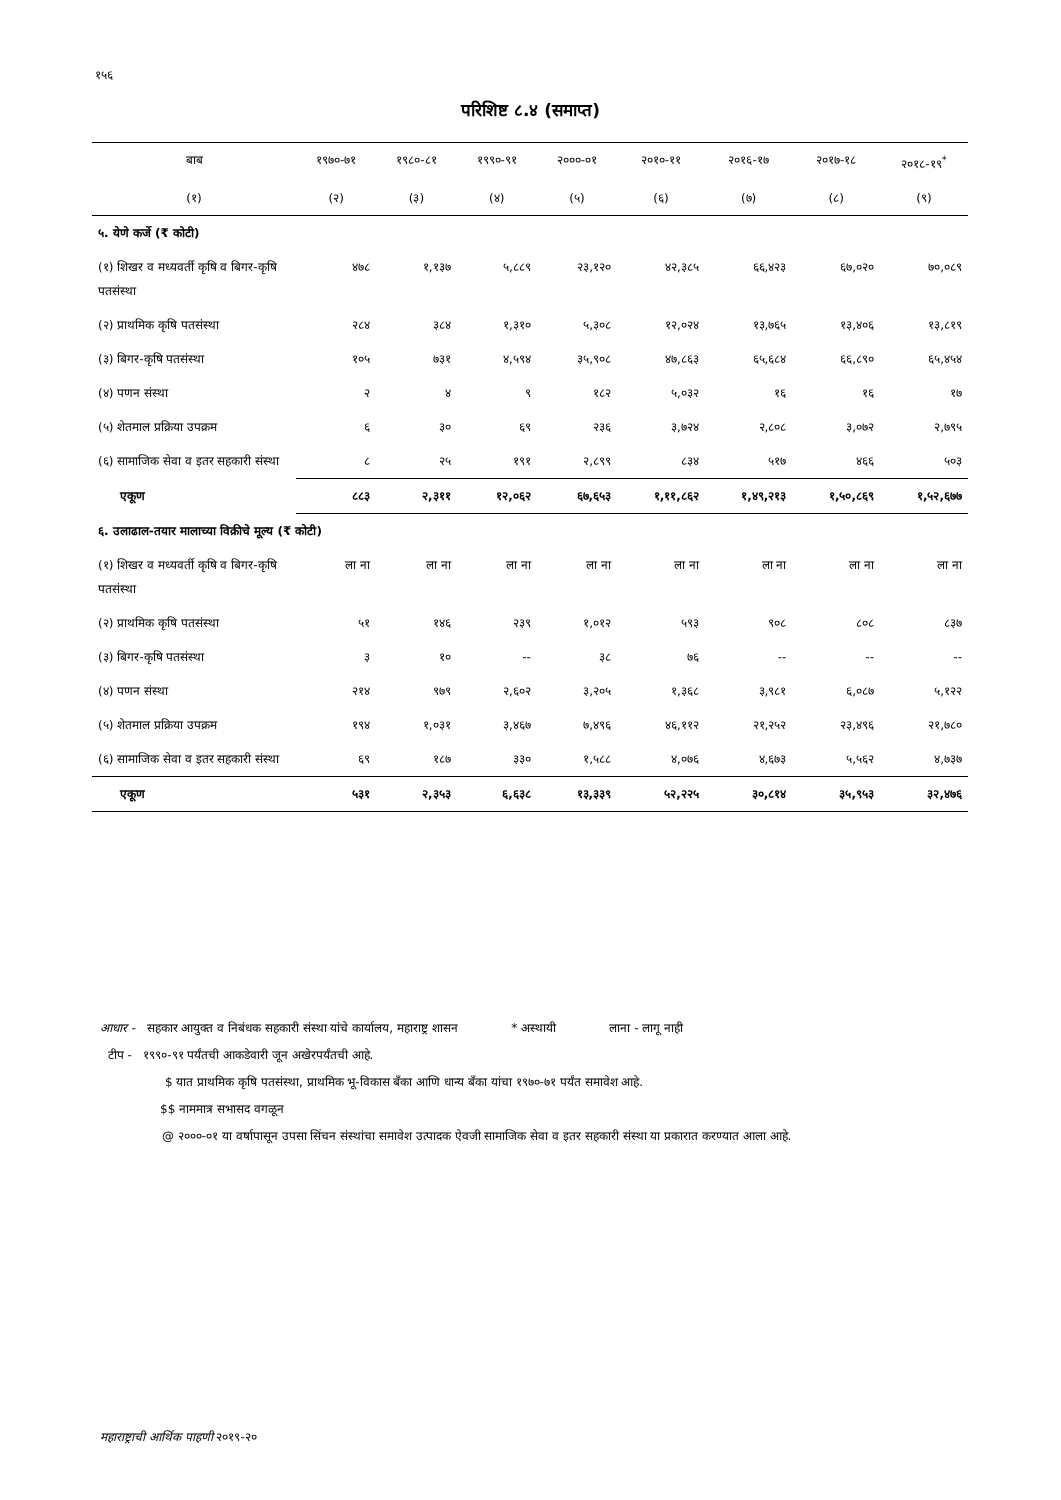१५६
परिशिष्ट ८.४ (समाप्त)
| बाब | १९७०-७१ | १९८०-८१ | १९९०-९१ | २०००-०१ | २०१०-११ | २०१६-१७ | २०१७-१८ | २०१८-१९<sup>*</sup> |
| --- | --- | --- | --- | --- | --- | --- | --- | --- |
| (१) | (२) | (३) | (४) | (५) | (६) | (७) | (८) | (९) |
| ५. येणे कर्जे (₹ कोटी) | | | | | | | | |
| (१) शिखर व मध्यवर्ती कृषि व बिगर-कृषि पतसंस्था | ४७८ | १,१३७ | ५,८८९ | २३,१२० | ४२,३८५ | ६६,४२३ | ६७,०२० | ७०,०८९ |
| (२) प्राथमिक कृषि पतसंस्था | २८४ | ३८४ | १,३१० | ५,३०८ | १२,०२४ | १३,७६५ | १३,४०६ | १३,८१९ |
| (३) बिगर-कृषि पतसंस्था | १०५ | ७३१ | ४,५९४ | ३५,९०८ | ४७,८६३ | ६५,६८४ | ६६,८९० | ६५,४५४ |
| (४) पणन संस्था | २ | ४ | ९ | १८२ | ५,०३२ | १६ | १६ | १७ |
| (५) शेतमाल प्रक्रिया उपक्रम | ६ | ३० | ६९ | २३६ | ३,७२४ | २,८०८ | ३,०७२ | २,७९५ |
| (६) सामाजिक सेवा व इतर सहकारी संस्था | ८ | २५ | १९१ | २,८९९ | ८३४ | ५१७ | ४६६ | ५०३ |
| एकूण | ८८३ | २,३११ | १२,०६२ | ६७,६५३ | १,११,८६२ | १,४९,२१३ | १,५०,८६९ | १,५२,६७७ |
| ६. उलाढाल-तयार मालाच्या विक्रीचे मूल्य (₹ कोटी) | | | | | | | | |
| (१) शिखर व मध्यवर्ती कृषि व बिगर-कृषि पतसंस्था | ला ना | ला ना | ला ना | ला ना | ला ना | ला ना | ला ना | ला ना |
| (२) प्राथमिक कृषि पतसंस्था | ५१ | १४६ | २३९ | १,०१२ | ५९३ | ९०८ | ८०८ | ८३७ |
| (३) बिगर-कृषि पतसंस्था | ३ | १० | -- | ३८ | ७६ | -- | -- | -- |
| (४) पणन संस्था | २१४ | ९७९ | २,६०२ | ३,२०५ | १,३६८ | ३,९८१ | ६,०८७ | ५,१२२ |
| (५) शेतमाल प्रक्रिया उपक्रम | १९४ | १,०३१ | ३,४६७ | ७,४९६ | ४६,११२ | २१,२५२ | २३,४९६ | २१,७८० |
| (६) सामाजिक सेवा व इतर सहकारी संस्था | ६९ | १८७ | ३३० | १,५८८ | ४,०७६ | ४,६७३ | ५,५६२ | ४,७३७ |
| एकूण | ५३१ | २,३५३ | ६,६३८ | १३,३३९ | ५२,२२५ | ३०,८१४ | ३५,९५३ | ३२,४७६ |
आधार - सहकार आयुक्त व निबंधक सहकारी संस्था यांचे कार्यालय, महाराष्ट्र शासन * अस्थायी लाना - लागू नाही
टीप - १९९०-९१ पर्यंतची आकडेवारी जून अखेरपर्यंतची आहे.
$ यात प्राथमिक कृषि पतसंस्था, प्राथमिक भू-विकास बँका आणि धान्य बँका यांचा १९७०-७१ पर्यंत समावेश आहे.
$$ नाममात्र सभासद वगळून
@ २०००-०१ या वर्षापासून उपसा सिंचन संस्थांचा समावेश उत्पादक ऐवजी सामाजिक सेवा व इतर सहकारी संस्था या प्रकारात करण्यात आला आहे.
महाराष्ट्राची आर्थिक पाहणी २०१९-२०